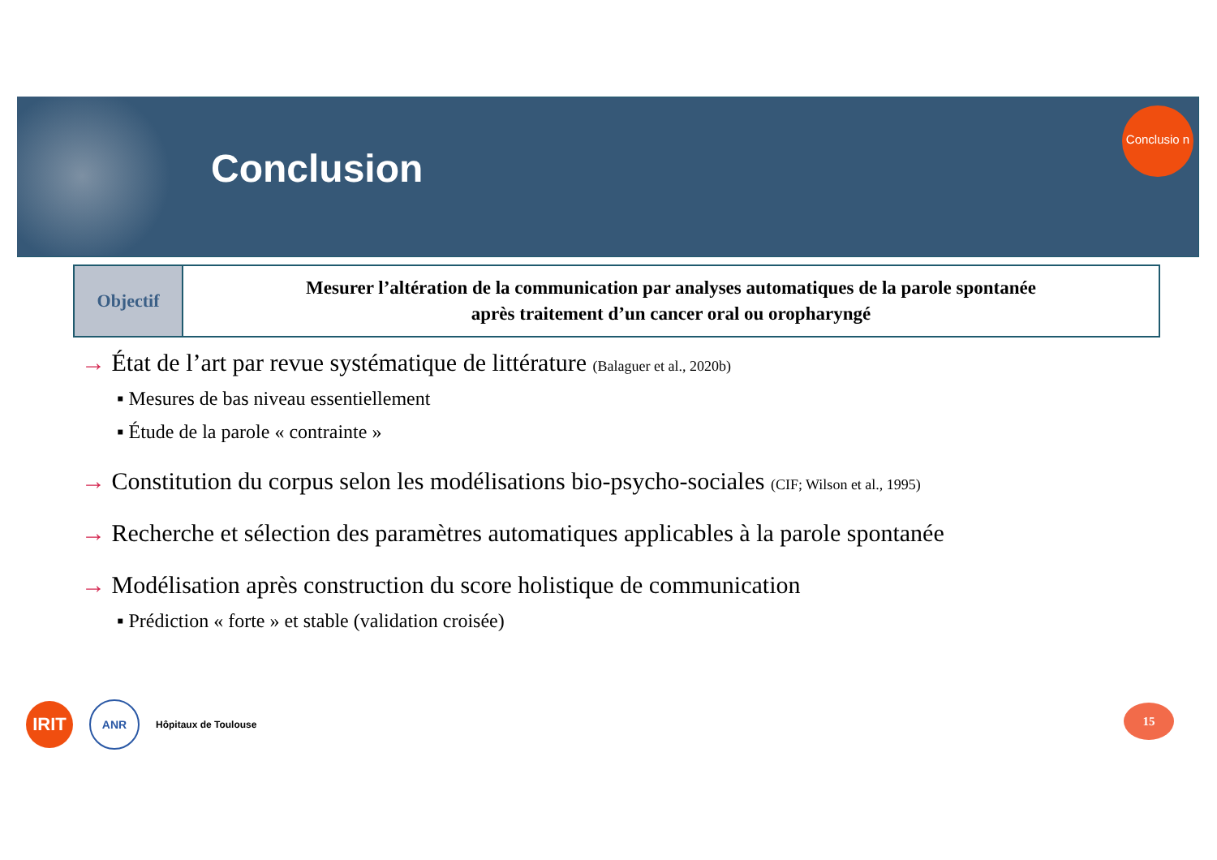Conclusion
Conclusio n
| Objectif | Mesurer l’altération de la communication par analyses automatiques de la parole spontanée après traitement d’un cancer oral ou oropharyngé |
→ État de l’art par revue systématique de littérature (Balaguer et al., 2020b)
▪ Mesures de bas niveau essentiellement
▪ Étude de la parole « contrainte »
→ Constitution du corpus selon les modélisations bio-psycho-sociales (CIF; Wilson et al., 1995)
→ Recherche et sélection des paramètres automatiques applicables à la parole spontanée
→ Modélisation après construction du score holistique de communication
▪ Prédiction « forte » et stable (validation croisée)
IRIT
ANR
Hôpitaux de Toulouse
15